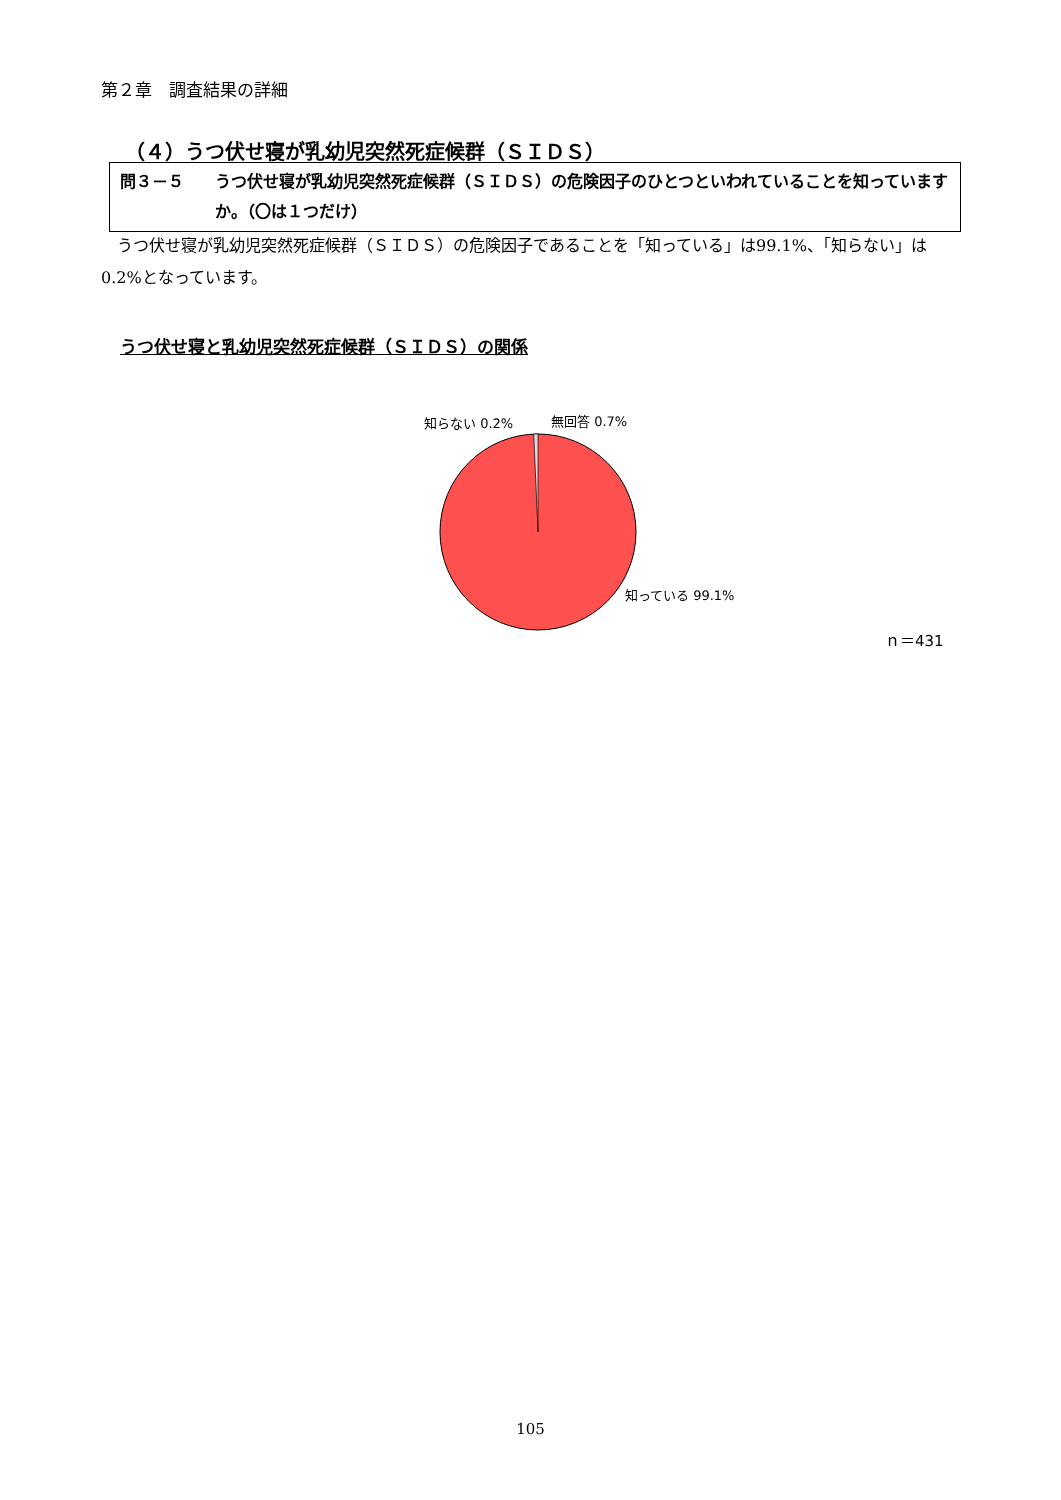第２章　調査結果の詳細
（４）うつ伏せ寝が乳幼児突然死症候群（ＳＩＤＳ）
問３－５ うつ伏せ寝が乳幼児突然死症候群（ＳＩＤＳ）の危険因子のひとつといわれていることを知っていますか。（〇は１つだけ）
うつ伏せ寝が乳幼児突然死症候群（ＳＩＤＳ）の危険因子であることを「知っている」は99.1%、「知らない」は0.2%となっています。
うつ伏せ寝と乳幼児突然死症候群（ＳＩＤＳ）の関係
知らない 0.2% 無回答 0.7%
知っている 99.1%
ｎ＝431
105